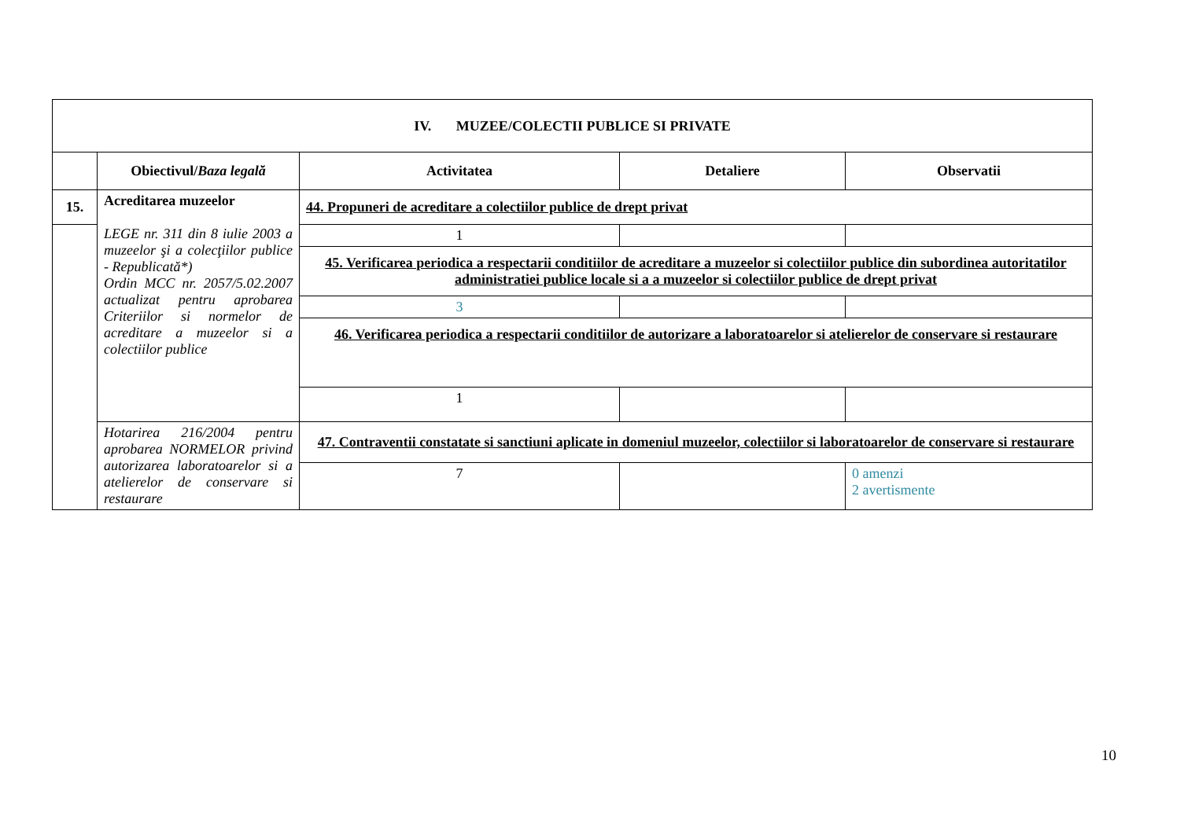| IV. MUZEE/COLECTII PUBLICE SI PRIVATE | | | | |
| --- | --- | --- | --- | --- |
| | Obiectivul/ Baza legală | Activitatea | Detaliere | Observatii |
| 15. | Acreditarea muzeelor LEGE nr. 311 din 8 iulie 2003 a muzeelor şi a colecţiilor publice - Republicată*) Ordin MCC nr. 2057/5.02.2007 actualizat pentru aprobarea Criteriilor si normelor de acreditare a muzeelor si a colectiilor publice | 44. Propuneri de acreditare a colectiilor publice de drept privat | | |
| | | 1 | | |
| | | 45. Verificarea periodica a respectarii conditiilor de acreditare a muzeelor si colectiilor publice din subordinea autoritatilor administratiei publice locale si a a muzeelor si colectiilor publice de drept privat | | |
| | | 3 | | |
| | | 46. Verificarea periodica a respectarii conditiilor de autorizare a laboratoarelor si atelierelor de conservare si restaurare | | |
| | | 1 | | |
| | Hotarirea 216/2004 pentru aprobarea NORMELOR privind autorizarea laboratoarelor si a atelierelor de conservare si restaurare | 47. Contraventii constatate si sanctiuni aplicate in domeniul muzeelor, colectiilor si laboratoarelor de conservare si restaurare | | |
| | | 7 | | 0 amenzi 2 avertismente |
10